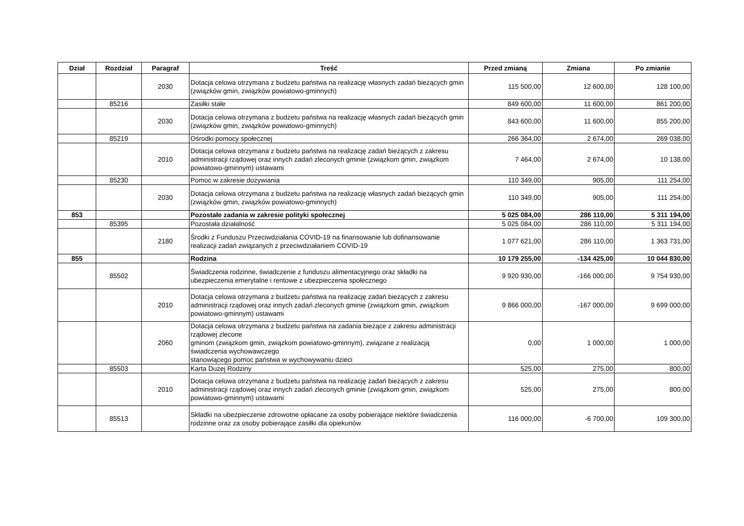| Dział | Rozdział | Paragraf | Treść | Przed zmianą | Zmiana | Po zmianie |
| --- | --- | --- | --- | --- | --- | --- |
| | | 2030 | Dotacja celowa otrzymana z budżetu państwa na realizację własnych zadań bieżących gmin (związków gmin, związków powiatowo-gminnych) | 115 500,00 | 12 600,00 | 128 100,00 |
| | 85216 | | Zasiłki stałe | 849 600,00 | 11 600,00 | 861 200,00 |
| | | 2030 | Dotacja celowa otrzymana z budżetu państwa na realizację własnych zadań bieżących gmin (związków gmin, związków powiatowo-gminnych) | 843 600,00 | 11 600,00 | 855 200,00 |
| | 85219 | | Ośrodki pomocy społecznej | 266 364,00 | 2 674,00 | 269 038,00 |
| | | 2010 | Dotacja celowa otrzymana z budżetu państwa na realizację zadań bieżących z zakresu administracji rządowej oraz innych zadań zleconych gminie (związkom gmin, związkom powiatowo-gminnym) ustawami | 7 464,00 | 2 674,00 | 10 138,00 |
| | 85230 | | Pomoc w zakresie dożywiania | 110 349,00 | 905,00 | 111 254,00 |
| | | 2030 | Dotacja celowa otrzymana z budżetu państwa na realizację własnych zadań bieżących gmin (związków gmin, związków powiatowo-gminnych) | 110 349,00 | 905,00 | 111 254,00 |
| 853 | | | Pozostałe zadania w zakresie polityki społecznej | 5 025 084,00 | 286 110,00 | 5 311 194,00 |
| | 85395 | | Pozostała działalność | 5 025 084,00 | 286 110,00 | 5 311 194,00 |
| | | 2180 | Środki z Funduszu Przeciwdziałania COVID-19 na finansowanie lub dofinansowanie realizacji zadań związanych z przeciwdziałaniem COVID-19 | 1 077 621,00 | 286 110,00 | 1 363 731,00 |
| 855 | | | Rodzina | 10 179 255,00 | -134 425,00 | 10 044 830,00 |
| | 85502 | | Świadczenia rodzinne, świadczenie z funduszu alimentacyjnego oraz składki na ubezpieczenia emerytalne i rentowe z ubezpieczenia społecznego | 9 920 930,00 | -166 000,00 | 9 754 930,00 |
| | | 2010 | Dotacja celowa otrzymana z budżetu państwa na realizację zadań bieżących z zakresu administracji rządowej oraz innych zadań zleconych gminie (związkom gmin, związkom powiatowo-gminnym) ustawami | 9 866 000,00 | -167 000,00 | 9 699 000,00 |
| | | 2060 | Dotacja celowa otrzymana z budżetu państwa na zadania bieżące z zakresu administracji rządowej zlecone gminom (związkom gmin, związkom powiatowo-gminnym), związane z realizacją świadczenia wychowawczego stanowiącego pomoc państwa w wychowywaniu dzieci | 0,00 | 1 000,00 | 1 000,00 |
| | 85503 | | Karta Dużej Rodziny | 525,00 | 275,00 | 800,00 |
| | | 2010 | Dotacja celowa otrzymana z budżetu państwa na realizację zadań bieżących z zakresu administracji rządowej oraz innych zadań zleconych gminie (związkom gmin, związkom powiatowo-gminnym) ustawami | 525,00 | 275,00 | 800,00 |
| | 85513 | | Składki na ubezpieczenie zdrowotne opłacane za osoby pobierające niektóre świadczenia rodzinne oraz za osoby pobierające zasiłki dla opiekunów | 116 000,00 | -6 700,00 | 109 300,00 |